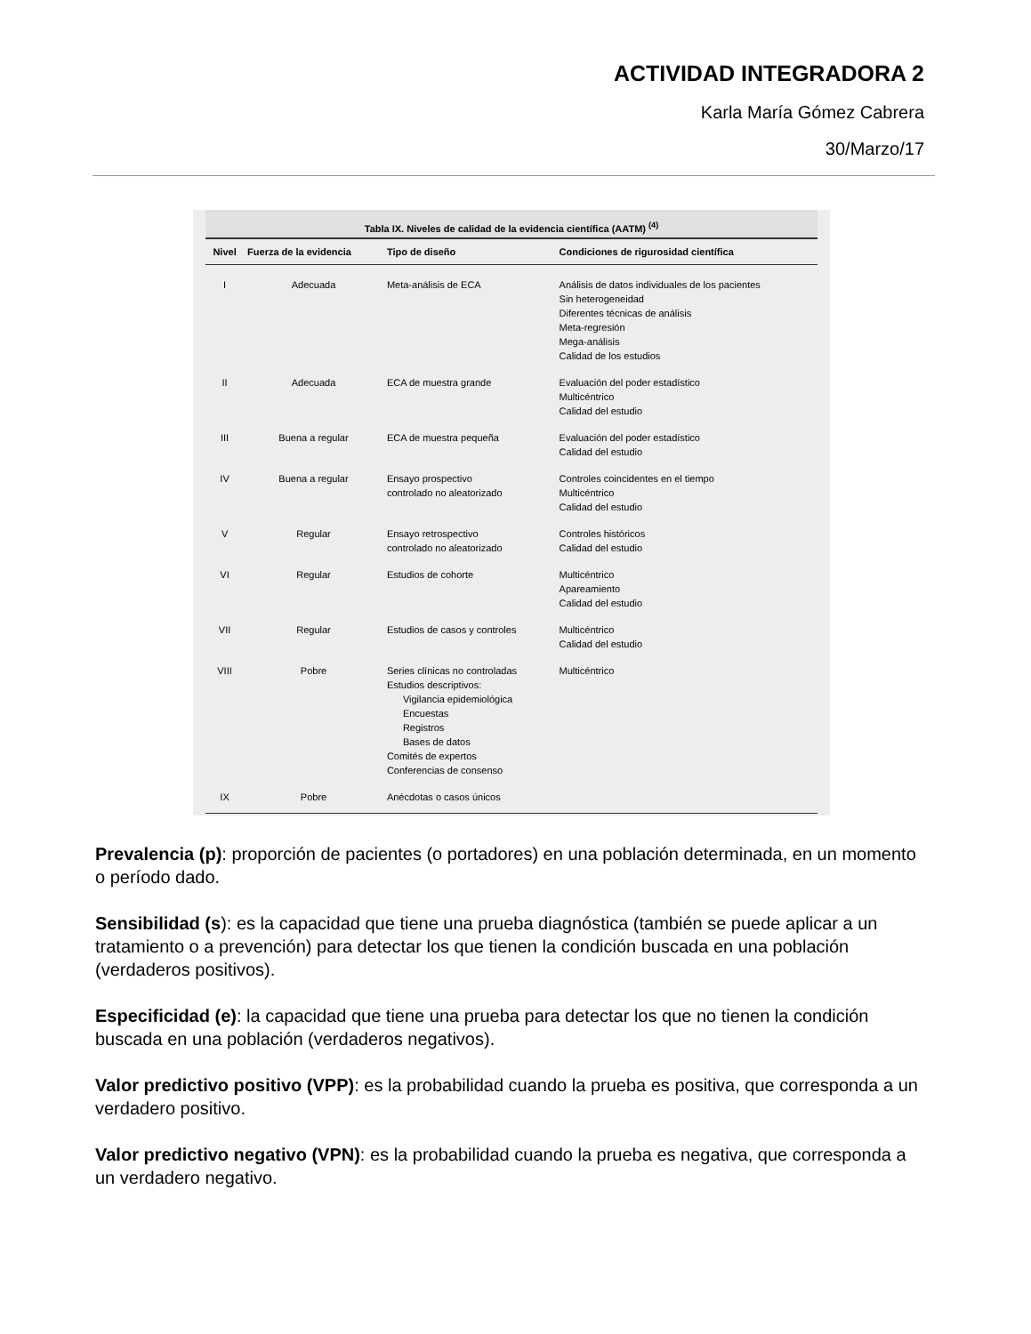ACTIVIDAD INTEGRADORA 2
Karla María Gómez Cabrera
30/Marzo/17
Tabla IX. Niveles de calidad de la evidencia científica (AATM) <sup>(4)</sup>
| Nivel | Fuerza de la evidencia | Tipo de diseño | Condiciones de rigurosidad científica |
| --- | --- | --- | --- |
| I | Adecuada | Meta-análisis de ECA | Análisis de datos individuales de los pacientes Sin heterogeneidad Diferentes técnicas de análisis Meta-regresión Mega-análisis Calidad de los estudios |
| II | Adecuada | ECA de muestra grande | Evaluación del poder estadístico Multicéntrico Calidad del estudio |
| III | Buena a regular | ECA de muestra pequeña | Evaluación del poder estadístico Calidad del estudio |
| IV | Buena a regular | Ensayo prospectivo controlado no aleatorizado | Controles coincidentes en el tiempo Multicéntrico Calidad del estudio |
| V | Regular | Ensayo retrospectivo controlado no aleatorizado | Controles históricos Calidad del estudio |
| VI | Regular | Estudios de cohorte | Multicéntrico Apareamiento Calidad del estudio |
| VII | Regular | Estudios de casos y controles | Multicéntrico Calidad del estudio |
| VIII | Pobre | Series clínicas no controladas Estudios descriptivos: Vigilancia epidemiológica Encuestas Registros Bases de datos Comités de expertos Conferencias de consenso | Multicéntrico |
| IX | Pobre | Anécdotas o casos únicos | |
Prevalencia (p): proporción de pacientes (o portadores) en una población determinada, en un momento o período dado.
Sensibilidad (s): es la capacidad que tiene una prueba diagnóstica (también se puede aplicar a un tratamiento o a prevención) para detectar los que tienen la condición buscada en una población (verdaderos positivos).
Especificidad (e): la capacidad que tiene una prueba para detectar los que no tienen la condición buscada en una población (verdaderos negativos).
Valor predictivo positivo (VPP): es la probabilidad cuando la prueba es positiva, que corresponda a un verdadero positivo.
Valor predictivo negativo (VPN): es la probabilidad cuando la prueba es negativa, que corresponda a un verdadero negativo.